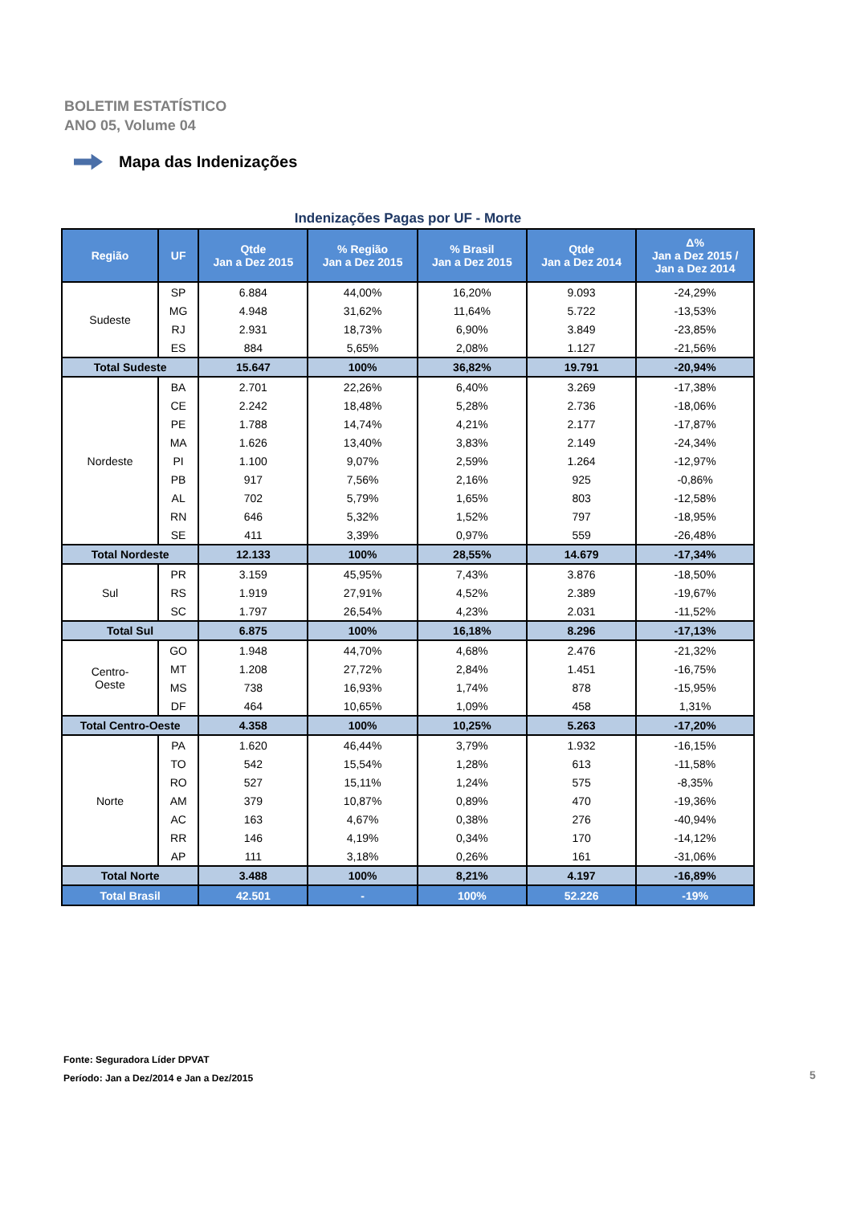BOLETIM ESTATÍSTICO
ANO 05, Volume 04
Mapa das Indenizações
Indenizações Pagas por UF - Morte
| Região | UF | Qtde Jan a Dez 2015 | % Região Jan a Dez 2015 | % Brasil Jan a Dez 2015 | Qtde Jan a Dez 2014 | Δ% Jan a Dez 2015 / Jan a Dez 2014 |
| --- | --- | --- | --- | --- | --- | --- |
| Sudeste | SP | 6.884 | 44,00% | 16,20% | 9.093 | -24,29% |
| | MG | 4.948 | 31,62% | 11,64% | 5.722 | -13,53% |
| | RJ | 2.931 | 18,73% | 6,90% | 3.849 | -23,85% |
| | ES | 884 | 5,65% | 2,08% | 1.127 | -21,56% |
| Total Sudeste | | 15.647 | 100% | 36,82% | 19.791 | -20,94% |
| Nordeste | BA | 2.701 | 22,26% | 6,40% | 3.269 | -17,38% |
| | CE | 2.242 | 18,48% | 5,28% | 2.736 | -18,06% |
| | PE | 1.788 | 14,74% | 4,21% | 2.177 | -17,87% |
| | MA | 1.626 | 13,40% | 3,83% | 2.149 | -24,34% |
| | PI | 1.100 | 9,07% | 2,59% | 1.264 | -12,97% |
| | PB | 917 | 7,56% | 2,16% | 925 | -0,86% |
| | AL | 702 | 5,79% | 1,65% | 803 | -12,58% |
| | RN | 646 | 5,32% | 1,52% | 797 | -18,95% |
| | SE | 411 | 3,39% | 0,97% | 559 | -26,48% |
| Total Nordeste | | 12.133 | 100% | 28,55% | 14.679 | -17,34% |
| Sul | PR | 3.159 | 45,95% | 7,43% | 3.876 | -18,50% |
| | RS | 1.919 | 27,91% | 4,52% | 2.389 | -19,67% |
| | SC | 1.797 | 26,54% | 4,23% | 2.031 | -11,52% |
| Total Sul | | 6.875 | 100% | 16,18% | 8.296 | -17,13% |
| Centro- Oeste | GO | 1.948 | 44,70% | 4,68% | 2.476 | -21,32% |
| | MT | 1.208 | 27,72% | 2,84% | 1.451 | -16,75% |
| | MS | 738 | 16,93% | 1,74% | 878 | -15,95% |
| | DF | 464 | 10,65% | 1,09% | 458 | 1,31% |
| Total Centro-Oeste | | 4.358 | 100% | 10,25% | 5.263 | -17,20% |
| Norte | PA | 1.620 | 46,44% | 3,79% | 1.932 | -16,15% |
| | TO | 542 | 15,54% | 1,28% | 613 | -11,58% |
| | RO | 527 | 15,11% | 1,24% | 575 | -8,35% |
| | AM | 379 | 10,87% | 0,89% | 470 | -19,36% |
| | AC | 163 | 4,67% | 0,38% | 276 | -40,94% |
| | RR | 146 | 4,19% | 0,34% | 170 | -14,12% |
| | AP | 111 | 3,18% | 0,26% | 161 | -31,06% |
| Total Norte | | 3.488 | 100% | 8,21% | 4.197 | -16,89% |
| Total Brasil | | 42.501 | - | 100% | 52.226 | -19% |
Fonte: Seguradora Líder DPVAT
Período: Jan a Dez/2014 e Jan a Dez/2015
5